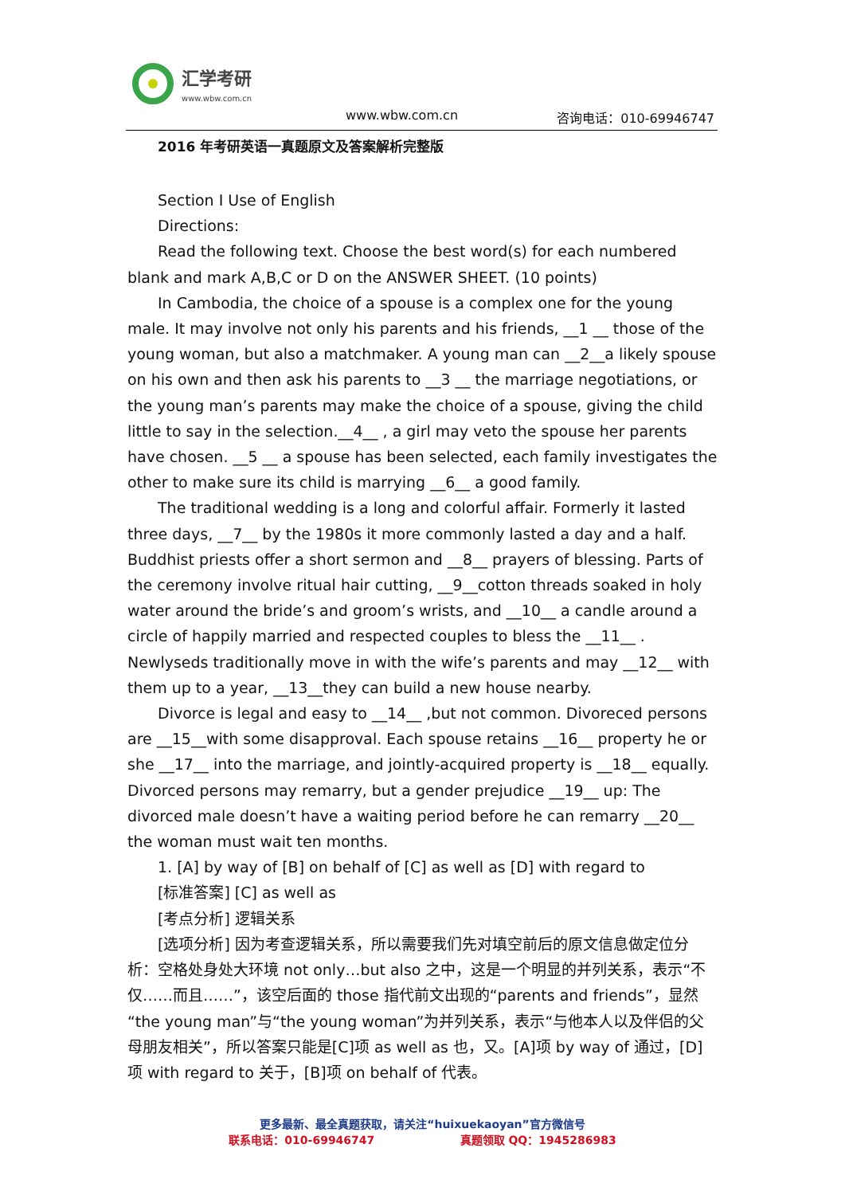汇学考研
www.wbw.com.cn
www.wbw.com.cn 咨询电话：010-69946747
2016 年考研英语一真题原文及答案解析完整版
Section I Use of English
Directions:
Read the following text. Choose the best word(s) for each numbered blank and mark A,B,C or D on the ANSWER SHEET. (10 points)
In Cambodia, the choice of a spouse is a complex one for the young male. It may involve not only his parents and his friends, __1 __ those of the young woman, but also a matchmaker. A young man can __2__a likely spouse on his own and then ask his parents to __3 __ the marriage negotiations, or the young man’s parents may make the choice of a spouse, giving the child little to say in the selection.__4__ , a girl may veto the spouse her parents have chosen. __5 __ a spouse has been selected, each family investigates the other to make sure its child is marrying __6__ a good family.
The traditional wedding is a long and colorful affair. Formerly it lasted three days, __7__ by the 1980s it more commonly lasted a day and a half. Buddhist priests offer a short sermon and __8__ prayers of blessing. Parts of the ceremony involve ritual hair cutting, __9__cotton threads soaked in holy water around the bride’s and groom’s wrists, and __10__ a candle around a circle of happily married and respected couples to bless the __11__ . Newlyseds traditionally move in with the wife’s parents and may __12__ with them up to a year, __13__they can build a new house nearby.
Divorce is legal and easy to __14__ ,but not common. Divoreced persons are __15__with some disapproval. Each spouse retains __16__ property he or she __17__ into the marriage, and jointly-acquired property is __18__ equally. Divorced persons may remarry, but a gender prejudice __19__ up: The divorced male doesn’t have a waiting period before he can remarry __20__ the woman must wait ten months.
1. [A] by way of [B] on behalf of [C] as well as [D] with regard to
[标准答案] [C] as well as
[考点分析] 逻辑关系
[选项分析] 因为考查逻辑关系，所以需要我们先对填空前后的原文信息做定位分析：空格处身处大环境 not only…but also 之中，这是一个明显的并列关系，表示“不仅……而且……”，该空后面的 those 指代前文出现的“parents and friends”，显然“the young man”与“the young woman”为并列关系，表示“与他本人以及伴侣的父母朋友相关”，所以答案只能是[C]项 as well as 也，又。[A]项 by way of 通过，[D]项 with regard to 关于，[B]项 on behalf of 代表。
更多最新、最全真题获取，请关注“huixuekaoyan”官方微信号
联系电话：010-69946747 真题领取 QQ：1945286983